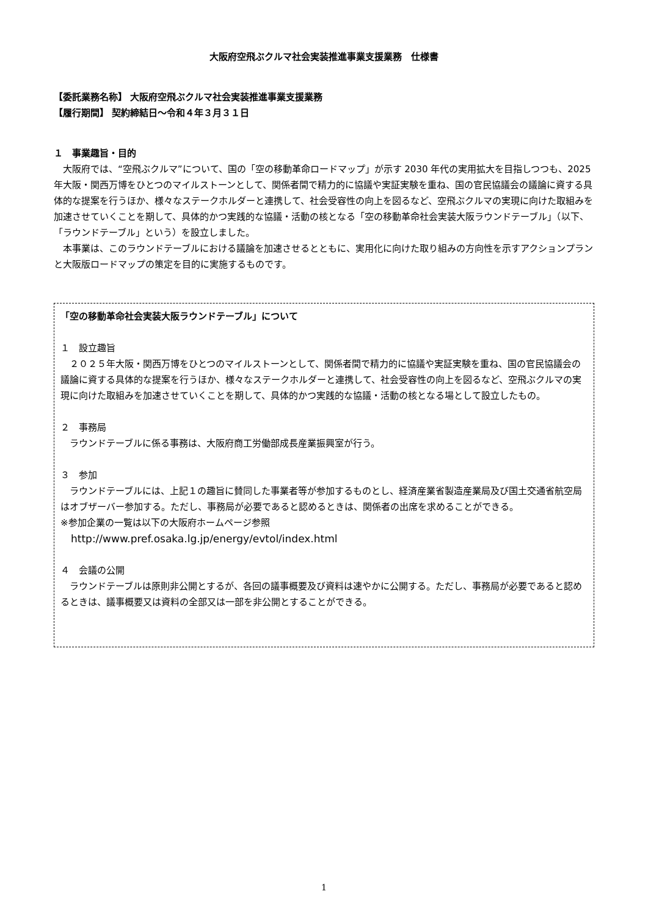大阪府空飛ぶクルマ社会実装推進事業支援業務　仕様書
【委託業務名称】 大阪府空飛ぶクルマ社会実装推進事業支援業務
【履行期間】 契約締結日～令和４年３月３１日
１　事業趣旨・目的
　大阪府では、“空飛ぶクルマ”について、国の「空の移動革命ロードマップ」が示す 2030 年代の実用拡大を目指しつつも、2025 年大阪・関西万博をひとつのマイルストーンとして、関係者間で精力的に協議や実証実験を重ね、国の官民協議会の議論に資する具体的な提案を行うほか、様々なステークホルダーと連携して、社会受容性の向上を図るなど、空飛ぶクルマの実現に向けた取組みを加速させていくことを期して、具体的かつ実践的な協議・活動の核となる「空の移動革命社会実装大阪ラウンドテーブル」（以下、「ラウンドテーブル」という）を設立しました。
　本事業は、このラウンドテーブルにおける議論を加速させるとともに、実用化に向けた取り組みの方向性を示すアクションプランと大阪版ロードマップの策定を目的に実施するものです。
「空の移動革命社会実装大阪ラウンドテーブル」について
１　設立趣旨
　２０２５年大阪・関西万博をひとつのマイルストーンとして、関係者間で精力的に協議や実証実験を重ね、国の官民協議会の議論に資する具体的な提案を行うほか、様々なステークホルダーと連携して、社会受容性の向上を図るなど、空飛ぶクルマの実現に向けた取組みを加速させていくことを期して、具体的かつ実践的な協議・活動の核となる場として設立したもの。
２　事務局
　ラウンドテーブルに係る事務は、大阪府商工労働部成長産業振興室が行う。
３　参加
　ラウンドテーブルには、上記１の趣旨に賛同した事業者等が参加するものとし、経済産業省製造産業局及び国土交通省航空局はオブザーバー参加する。ただし、事務局が必要であると認めるときは、関係者の出席を求めることができる。
※参加企業の一覧は以下の大阪府ホームページ参照
　http://www.pref.osaka.lg.jp/energy/evtol/index.html
４　会議の公開
　ラウンドテーブルは原則非公開とするが、各回の議事概要及び資料は速やかに公開する。ただし、事務局が必要であると認めるときは、議事概要又は資料の全部又は一部を非公開とすることができる。
1